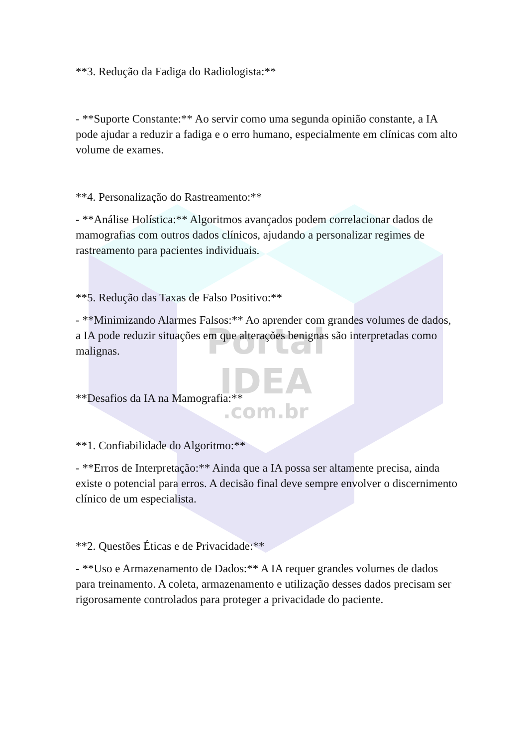Portal
IDEA
.com.br
**3. Redução da Fadiga do Radiologista:**
- **Suporte Constante:** Ao servir como uma segunda opinião constante, a IA pode ajudar a reduzir a fadiga e o erro humano, especialmente em clínicas com alto volume de exames.
**4. Personalização do Rastreamento:**
- **Análise Holística:** Algoritmos avançados podem correlacionar dados de mamografias com outros dados clínicos, ajudando a personalizar regimes de rastreamento para pacientes individuais.
**5. Redução das Taxas de Falso Positivo:**
- **Minimizando Alarmes Falsos:** Ao aprender com grandes volumes de dados, a IA pode reduzir situações em que alterações benignas são interpretadas como malignas.
**Desafios da IA na Mamografia:**
**1. Confiabilidade do Algoritmo:**
- **Erros de Interpretação:** Ainda que a IA possa ser altamente precisa, ainda existe o potencial para erros. A decisão final deve sempre envolver o discernimento clínico de um especialista.
**2. Questões Éticas e de Privacidade:**
- **Uso e Armazenamento de Dados:** A IA requer grandes volumes de dados para treinamento. A coleta, armazenamento e utilização desses dados precisam ser rigorosamente controlados para proteger a privacidade do paciente.